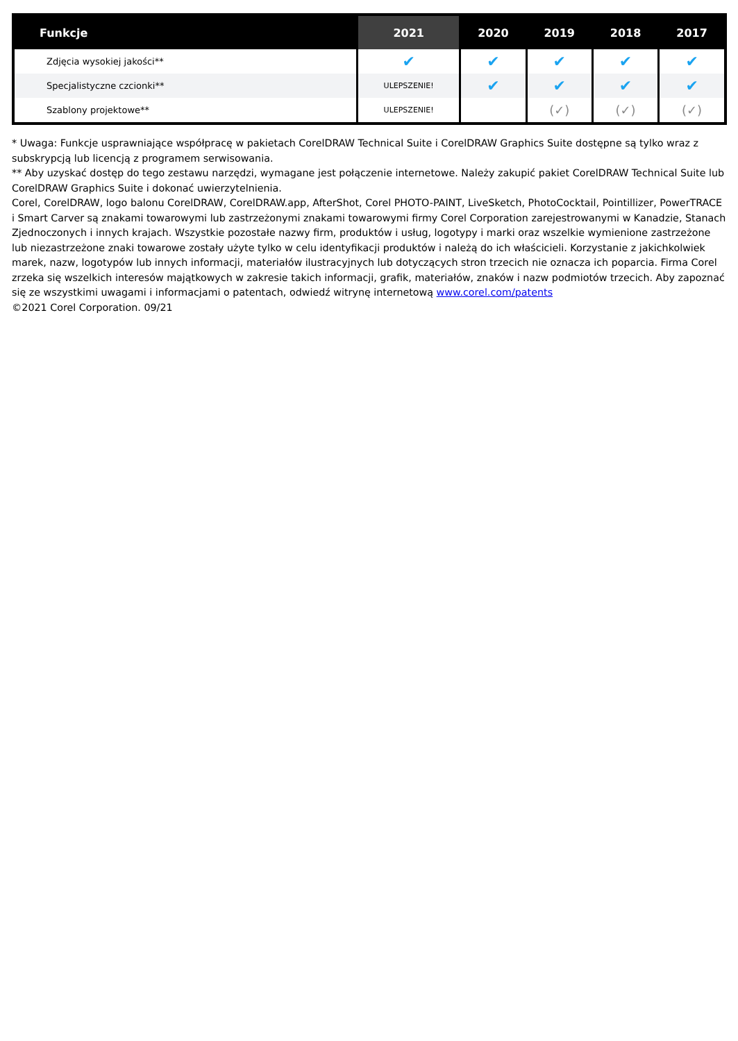| Funkcje | 2021 | 2020 | 2019 | 2018 | 2017 |
| --- | --- | --- | --- | --- | --- |
| Zdjęcia wysokiej jakości** | ✔ | ✔ | ✔ | ✔ | ✔ |
| Specjalistyczne czcionki** | ULEPSZENIE! | ✔ | ✔ | ✔ | ✔ |
| Szablony projektowe** | ULEPSZENIE! | | (✓) | (✓) | (✓) |
* Uwaga: Funkcje usprawniające współpracę w pakietach CorelDRAW Technical Suite i CorelDRAW Graphics Suite dostępne są tylko wraz z subskrypcją lub licencją z programem serwisowania.
** Aby uzyskać dostęp do tego zestawu narzędzi, wymagane jest połączenie internetowe. Należy zakupić pakiet CorelDRAW Technical Suite lub CorelDRAW Graphics Suite i dokonać uwierzytelnienia.
Corel, CorelDRAW, logo balonu CorelDRAW, CorelDRAW.app, AfterShot, Corel PHOTO-PAINT, LiveSketch, PhotoCocktail, Pointillizer, PowerTRACE i Smart Carver są znakami towarowymi lub zastrzeżonymi znakami towarowymi firmy Corel Corporation zarejestrowanymi w Kanadzie, Stanach Zjednoczonych i innych krajach. Wszystkie pozostałe nazwy firm, produktów i usług, logotypy i marki oraz wszelkie wymienione zastrzeżone lub niezastrzeżone znaki towarowe zostały użyte tylko w celu identyfikacji produktów i należą do ich właścicieli. Korzystanie z jakichkolwiek marek, nazw, logotypów lub innych informacji, materiałów ilustracyjnych lub dotyczących stron trzecich nie oznacza ich poparcia. Firma Corel zrzeka się wszelkich interesów majątkowych w zakresie takich informacji, grafik, materiałów, znaków i nazw podmiotów trzecich. Aby zapoznać się ze wszystkimi uwagami i informacjami o patentach, odwiedź witrynę internetową www.corel.com/patents
©2021 Corel Corporation. 09/21